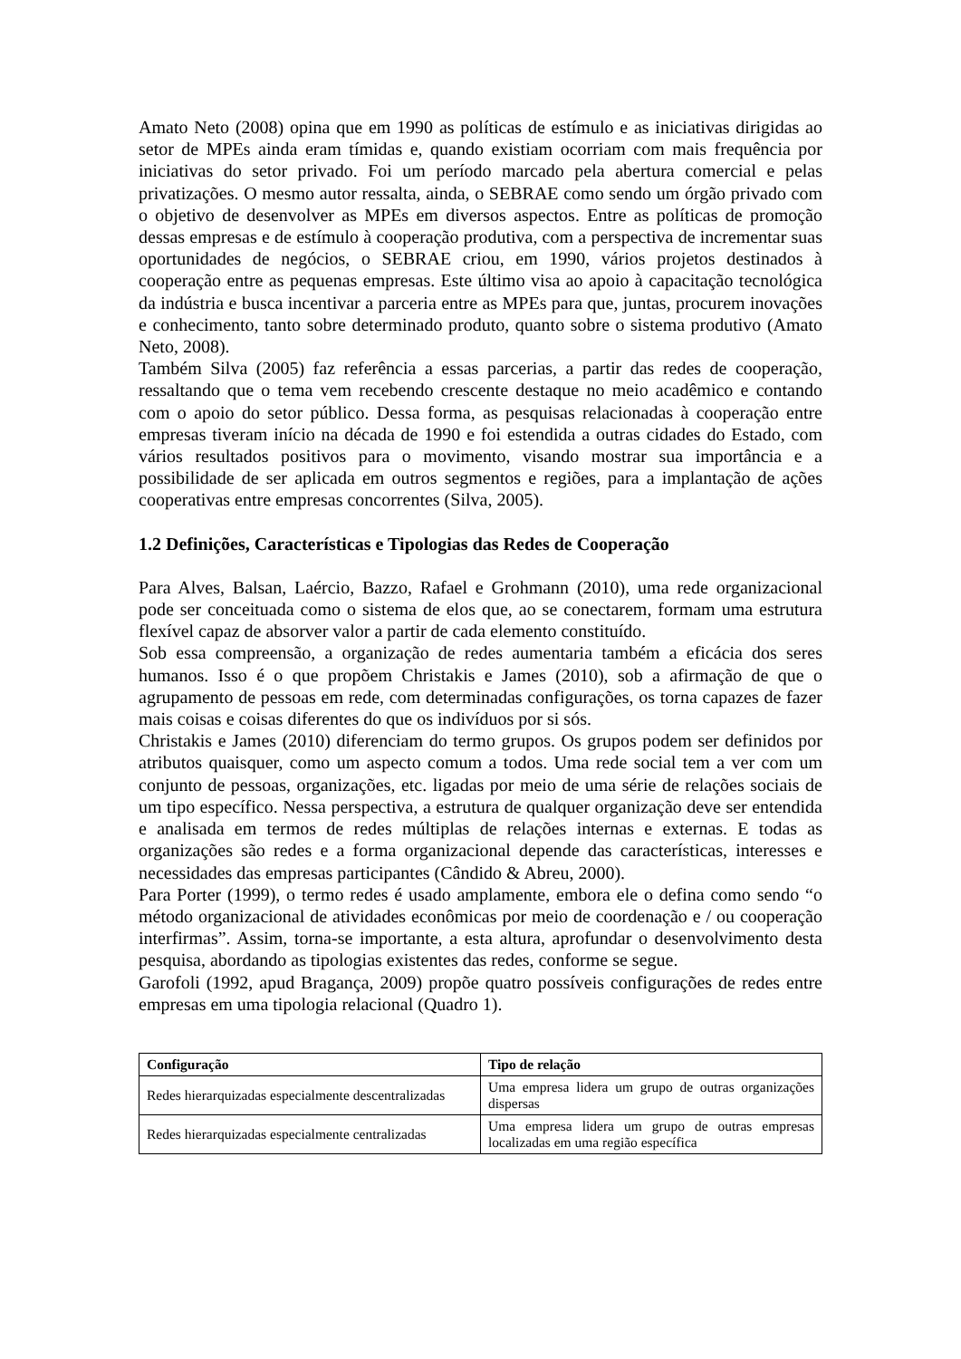Amato Neto (2008) opina que em 1990 as políticas de estímulo e as iniciativas dirigidas ao setor de MPEs ainda eram tímidas e, quando existiam ocorriam com mais frequência por iniciativas do setor privado. Foi um período marcado pela abertura comercial e pelas privatizações. O mesmo autor ressalta, ainda, o SEBRAE como sendo um órgão privado com o objetivo de desenvolver as MPEs em diversos aspectos. Entre as políticas de promoção dessas empresas e de estímulo à cooperação produtiva, com a perspectiva de incrementar suas oportunidades de negócios, o SEBRAE criou, em 1990, vários projetos destinados à cooperação entre as pequenas empresas. Este último visa ao apoio à capacitação tecnológica da indústria e busca incentivar a parceria entre as MPEs para que, juntas, procurem inovações e conhecimento, tanto sobre determinado produto, quanto sobre o sistema produtivo (Amato Neto, 2008).
Também Silva (2005) faz referência a essas parcerias, a partir das redes de cooperação, ressaltando que o tema vem recebendo crescente destaque no meio acadêmico e contando com o apoio do setor público. Dessa forma, as pesquisas relacionadas à cooperação entre empresas tiveram início na década de 1990 e foi estendida a outras cidades do Estado, com vários resultados positivos para o movimento, visando mostrar sua importância e a possibilidade de ser aplicada em outros segmentos e regiões, para a implantação de ações cooperativas entre empresas concorrentes (Silva, 2005).
1.2 Definições, Características e Tipologias das Redes de Cooperação
Para Alves, Balsan, Laércio, Bazzo, Rafael e Grohmann (2010), uma rede organizacional pode ser conceituada como o sistema de elos que, ao se conectarem, formam uma estrutura flexível capaz de absorver valor a partir de cada elemento constituído.
Sob essa compreensão, a organização de redes aumentaria também a eficácia dos seres humanos. Isso é o que propõem Christakis e James (2010), sob a afirmação de que o agrupamento de pessoas em rede, com determinadas configurações, os torna capazes de fazer mais coisas e coisas diferentes do que os indivíduos por si sós.
Christakis e James (2010) diferenciam do termo grupos. Os grupos podem ser definidos por atributos quaisquer, como um aspecto comum a todos. Uma rede social tem a ver com um conjunto de pessoas, organizações, etc. ligadas por meio de uma série de relações sociais de um tipo específico. Nessa perspectiva, a estrutura de qualquer organização deve ser entendida e analisada em termos de redes múltiplas de relações internas e externas. E todas as organizações são redes e a forma organizacional depende das características, interesses e necessidades das empresas participantes (Cândido & Abreu, 2000).
Para Porter (1999), o termo redes é usado amplamente, embora ele o defina como sendo “o método organizacional de atividades econômicas por meio de coordenação e / ou cooperação interfirmas”. Assim, torna-se importante, a esta altura, aprofundar o desenvolvimento desta pesquisa, abordando as tipologias existentes das redes, conforme se segue.
Garofoli (1992, apud Bragança, 2009) propõe quatro possíveis configurações de redes entre empresas em uma tipologia relacional (Quadro 1).
| Configuração | Tipo de relação |
| --- | --- |
| Redes hierarquizadas especialmente descentralizadas | Uma empresa lidera um grupo de outras organizações dispersas |
| Redes hierarquizadas especialmente centralizadas | Uma empresa lidera um grupo de outras empresas localizadas em uma região específica |